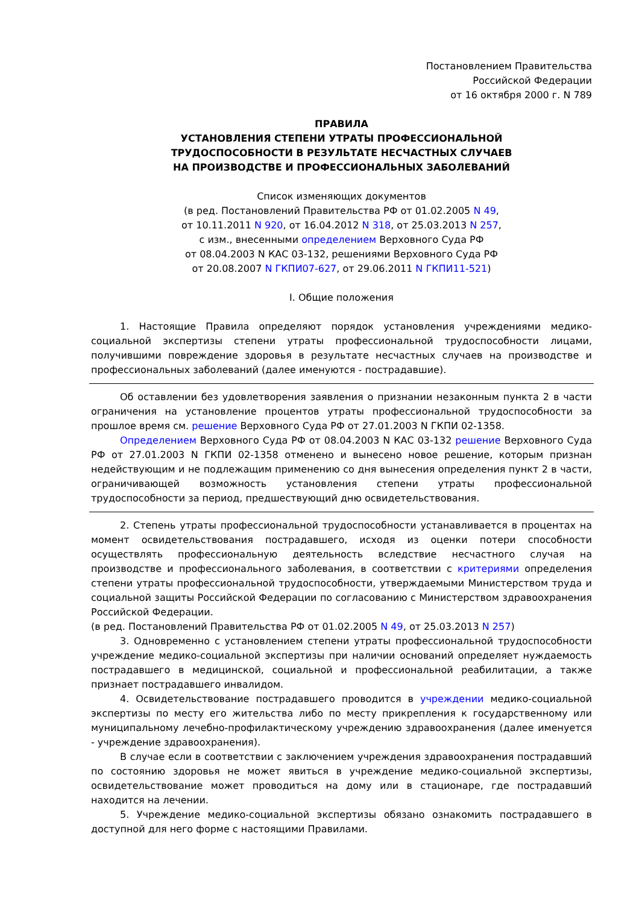Постановлением Правительства
Российской Федерации
от 16 октября 2000 г. N 789
ПРАВИЛА
УСТАНОВЛЕНИЯ СТЕПЕНИ УТРАТЫ ПРОФЕССИОНАЛЬНОЙ
ТРУДОСПОСОБНОСТИ В РЕЗУЛЬТАТЕ НЕСЧАСТНЫХ СЛУЧАЕВ
НА ПРОИЗВОДСТВЕ И ПРОФЕССИОНАЛЬНЫХ ЗАБОЛЕВАНИЙ
Список изменяющих документов
(в ред. Постановлений Правительства РФ от 01.02.2005 N 49,
от 10.11.2011 N 920, от 16.04.2012 N 318, от 25.03.2013 N 257,
с изм., внесенными определением Верховного Суда РФ
от 08.04.2003 N КАС 03-132, решениями Верховного Суда РФ
от 20.08.2007 N ГКПИ07-627, от 29.06.2011 N ГКПИ11-521)
I. Общие положения
1. Настоящие Правила определяют порядок установления учреждениями медико-социальной экспертизы степени утраты профессиональной трудоспособности лицами, получившими повреждение здоровья в результате несчастных случаев на производстве и профессиональных заболеваний (далее именуются - пострадавшие).
Об оставлении без удовлетворения заявления о признании незаконным пункта 2 в части ограничения на установление процентов утраты профессиональной трудоспособности за прошлое время см. решение Верховного Суда РФ от 27.01.2003 N ГКПИ 02-1358.
Определением Верховного Суда РФ от 08.04.2003 N КАС 03-132 решение Верховного Суда РФ от 27.01.2003 N ГКПИ 02-1358 отменено и вынесено новое решение, которым признан недействующим и не подлежащим применению со дня вынесения определения пункт 2 в части, ограничивающей возможность установления степени утраты профессиональной трудоспособности за период, предшествующий дню освидетельствования.
2. Степень утраты профессиональной трудоспособности устанавливается в процентах на момент освидетельствования пострадавшего, исходя из оценки потери способности осуществлять профессиональную деятельность вследствие несчастного случая на производстве и профессионального заболевания, в соответствии с критериями определения степени утраты профессиональной трудоспособности, утверждаемыми Министерством труда и социальной защиты Российской Федерации по согласованию с Министерством здравоохранения Российской Федерации.
(в ред. Постановлений Правительства РФ от 01.02.2005 N 49, от 25.03.2013 N 257)
3. Одновременно с установлением степени утраты профессиональной трудоспособности учреждение медико-социальной экспертизы при наличии оснований определяет нуждаемость пострадавшего в медицинской, социальной и профессиональной реабилитации, а также признает пострадавшего инвалидом.
4. Освидетельствование пострадавшего проводится в учреждении медико-социальной экспертизы по месту его жительства либо по месту прикрепления к государственному или муниципальному лечебно-профилактическому учреждению здравоохранения (далее именуется - учреждение здравоохранения).
В случае если в соответствии с заключением учреждения здравоохранения пострадавший по состоянию здоровья не может явиться в учреждение медико-социальной экспертизы, освидетельствование может проводиться на дому или в стационаре, где пострадавший находится на лечении.
5. Учреждение медико-социальной экспертизы обязано ознакомить пострадавшего в доступной для него форме с настоящими Правилами.